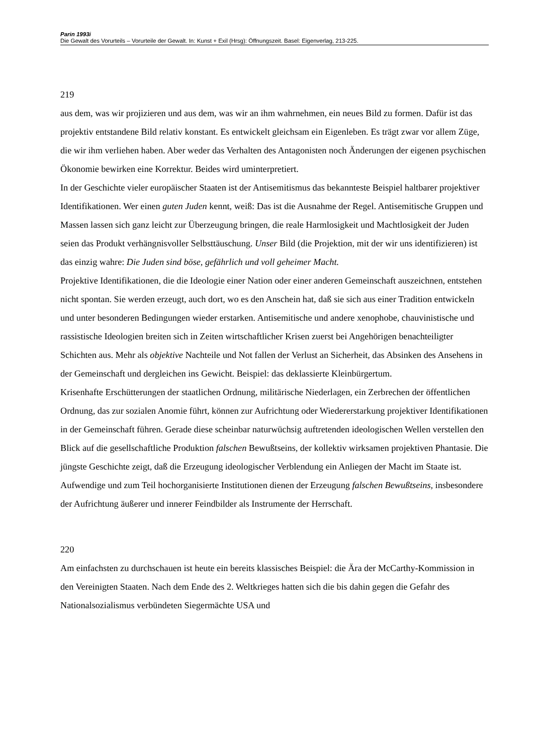Parin 1993i
Die Gewalt des Vorurteils – Vorurteile der Gewalt. In: Kunst + Exil (Hrsg): Öffnungszeit. Basel: Eigenverlag, 213-225.
219
aus dem, was wir projizieren und aus dem, was wir an ihm wahrnehmen, ein neues Bild zu formen. Dafür ist das projektiv entstandene Bild relativ konstant. Es entwickelt gleichsam ein Eigenleben. Es trägt zwar vor allem Züge, die wir ihm verliehen haben. Aber weder das Verhalten des Antagonisten noch Änderungen der eigenen psychischen Ökonomie bewirken eine Korrektur. Beides wird uminterpretiert.
In der Geschichte vieler europäischer Staaten ist der Antisemitismus das bekannteste Beispiel haltbarer projektiver Identifikationen. Wer einen guten Juden kennt, weiß: Das ist die Ausnahme der Regel. Antisemitische Gruppen und Massen lassen sich ganz leicht zur Überzeugung bringen, die reale Harmlosigkeit und Machtlosigkeit der Juden seien das Produkt verhängnisvoller Selbsttäuschung. Unser Bild (die Projektion, mit der wir uns identifizieren) ist das einzig wahre: Die Juden sind böse, gefährlich und voll geheimer Macht.
Projektive Identifikationen, die die Ideologie einer Nation oder einer anderen Gemeinschaft auszeichnen, entstehen nicht spontan. Sie werden erzeugt, auch dort, wo es den Anschein hat, daß sie sich aus einer Tradition entwickeln und unter besonderen Bedingungen wieder erstarken. Antisemitische und andere xenophobe, chauvinistische und rassistische Ideologien breiten sich in Zeiten wirtschaftlicher Krisen zuerst bei Angehörigen benachteiligter Schichten aus. Mehr als objektive Nachteile und Not fallen der Verlust an Sicherheit, das Absinken des Ansehens in der Gemeinschaft und dergleichen ins Gewicht. Beispiel: das deklassierte Kleinbürgertum.
Krisenhafte Erschütterungen der staatlichen Ordnung, militärische Niederlagen, ein Zerbrechen der öffentlichen Ordnung, das zur sozialen Anomie führt, können zur Aufrichtung oder Wiedererstarkung projektiver Identifikationen in der Gemeinschaft führen. Gerade diese scheinbar naturwüchsig auftretenden ideologischen Wellen verstellen den Blick auf die gesellschaftliche Produktion falschen Bewußtseins, der kollektiv wirksamen projektiven Phantasie. Die jüngste Geschichte zeigt, daß die Erzeugung ideologischer Verblendung ein Anliegen der Macht im Staate ist. Aufwendige und zum Teil hochorganisierte Institutionen dienen der Erzeugung falschen Bewußtseins, insbesondere der Aufrichtung äußerer und innerer Feindbilder als Instrumente der Herrschaft.
220
Am einfachsten zu durchschauen ist heute ein bereits klassisches Beispiel: die Ära der McCarthy-Kommission in den Vereinigten Staaten. Nach dem Ende des 2. Weltkrieges hatten sich die bis dahin gegen die Gefahr des Nationalsozialismus verbündeten Siegermächte USA und